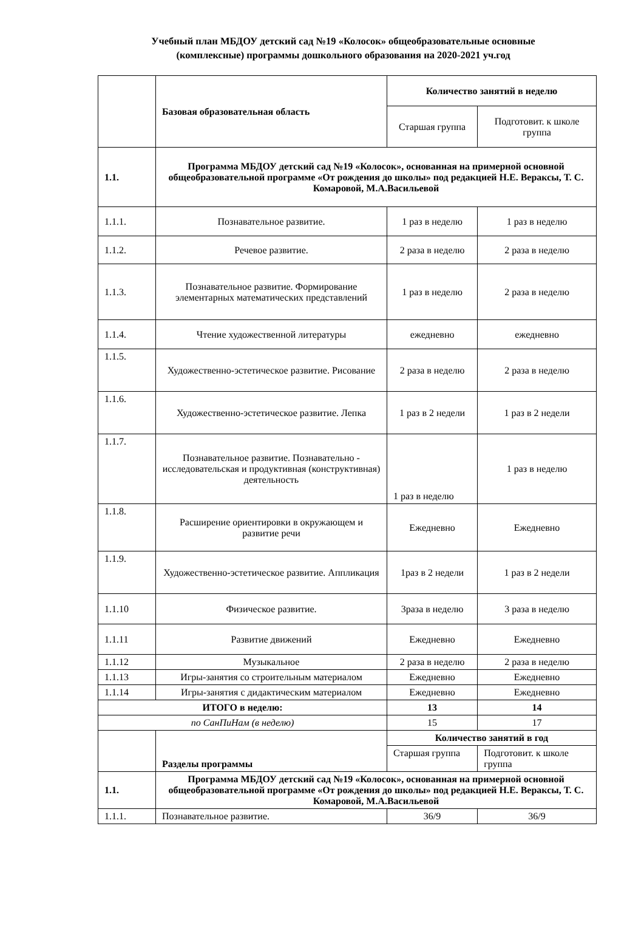Учебный план МБДОУ детский сад №19 «Колосок» общеобразовательные основные
(комплексные) программы дошкольного образования на 2020-2021 уч.год
| | Базовая образовательная область | Количество занятий в неделю | |
| | | Старшая группа | Подготовит. к школе группа |
| 1.1. | Программа МБДОУ детский сад №19 «Колосок», основанная на примерной основной общеобразовательной программе «От рождения до школы» под редакцией Н.Е. Вераксы, Т. С. Комаровой, М.А.Васильевой | | |
| 1.1.1. | Познавательное развитие. | 1 раз в неделю | 1 раз в неделю |
| 1.1.2. | Речевое развитие. | 2 раза в неделю | 2 раза в неделю |
| 1.1.3. | Познавательное развитие. Формирование элементарных математических представлений | 1 раз в неделю | 2 раза в неделю |
| 1.1.4. | Чтение художественной литературы | ежедневно | ежедневно |
| 1.1.5. | Художественно-эстетическое развитие. Рисование | 2 раза в неделю | 2 раза в неделю |
| 1.1.6. | Художественно-эстетическое развитие. Лепка | 1 раз в 2 недели | 1 раз в 2 недели |
| 1.1.7. | Познавательное развитие. Познавательно - исследовательская и продуктивная (конструктивная) деятельность | 1 раз в неделю | 1 раз в неделю |
| 1.1.8. | Расширение ориентировки в окружающем и развитие речи | Ежедневно | Ежедневно |
| 1.1.9. | Художественно-эстетическое развитие. Аппликация | 1раз в 2 недели | 1 раз в 2 недели |
| 1.1.10 | Физическое развитие. | 3раза в неделю | 3 раза в неделю |
| 1.1.11 | Развитие движений | Ежедневно | Ежедневно |
| 1.1.12 | Музыкальное | 2 раза в неделю | 2 раза в неделю |
| 1.1.13 | Игры-занятия со строительным материалом | Ежедневно | Ежедневно |
| 1.1.14 | Игры-занятия с дидактическим материалом | Ежедневно | Ежедневно |
| ИТОГО в неделю: | | 13 | 14 |
| по СанПиНам (в неделю) | | 15 | 17 |
| | Разделы программы | Количество занятий в год | |
| | | Старшая группа | Подготовит. к школе группа |
| 1.1. | Программа МБДОУ детский сад №19 «Колосок», основанная на примерной основной общеобразовательной программе «От рождения до школы» под редакцией Н.Е. Вераксы, Т. С. Комаровой, М.А.Васильевой | | |
| 1.1.1. | Познавательное развитие. | 36/9 | 36/9 |